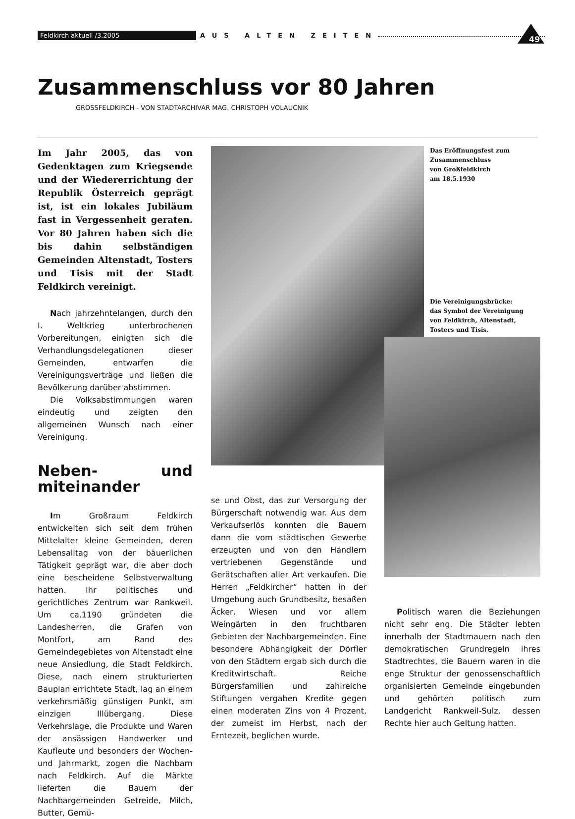Feldkirch aktuell /3.2005 AUS ALTEN ZEITEN
49
Zusammenschluss vor 80 Jahren
GROSSFELDKIRCH - VON STADTARCHIVAR MAG. CHRISTOPH VOLAUCNIK
Im Jahr 2005, das von Gedenktagen zum Kriegsende und der Wiedererrichtung der Republik Österreich geprägt ist, ist ein lokales Jubiläum fast in Vergessenheit geraten. Vor 80 Jahren haben sich die bis dahin selbständigen Gemeinden Altenstadt, Tosters und Tisis mit der Stadt Feldkirch vereinigt.
Nach jahrzehntelangen, durch den I. Weltkrieg unterbrochenen Vorbereitungen, einigten sich die Verhandlungsdelegationen dieser Gemeinden, entwarfen die Vereinigungsverträge und ließen die Bevölkerung darüber abstimmen.
Die Volksabstimmungen waren eindeutig und zeigten den allgemeinen Wunsch nach einer Vereinigung.
Neben- und miteinander
Im Großraum Feldkirch entwickelten sich seit dem frühen Mittelalter kleine Gemeinden, deren Lebensalltag von der bäuerlichen Tätigkeit geprägt war, die aber doch eine bescheidene Selbstverwaltung hatten. Ihr politisches und gerichtliches Zentrum war Rankweil. Um ca.1190 gründeten die Landesherren, die Grafen von Montfort, am Rand des Gemeindegebietes von Altenstadt eine neue Ansiedlung, die Stadt Feldkirch. Diese, nach einem strukturierten Bauplan errichtete Stadt, lag an einem verkehrsmäßig günstigen Punkt, am einzigen Illübergang. Diese Verkehrslage, die Produkte und Waren der ansässigen Handwerker und Kaufleute und besonders der Wochen- und Jahrmarkt, zogen die Nachbarn nach Feldkirch. Auf die Märkte lieferten die Bauern der Nachbargemeinden Getreide, Milch, Butter, Gemü-
Das Eröffnungsfest zum
Zusammenschluss
von Großfeldkirch
am 18.5.1930
Die Vereinigungsbrücke:
das Symbol der Vereinigung
von Feldkirch, Altenstadt,
Tosters und Tisis.
se und Obst, das zur Versorgung der Bürgerschaft notwendig war. Aus dem Verkaufserlös konnten die Bauern dann die vom städtischen Gewerbe erzeugten und von den Händlern vertriebenen Gegenstände und Gerätschaften aller Art verkaufen. Die Herren „Feldkircher“ hatten in der Umgebung auch Grundbesitz, besaßen Äcker, Wiesen und vor allem Weingärten in den fruchtbaren Gebieten der Nachbargemeinden. Eine besondere Abhängigkeit der Dörfler von den Städtern ergab sich durch die Kreditwirtschaft. Reiche Bürgersfamilien und zahlreiche Stiftungen vergaben Kredite gegen einen moderaten Zins von 4 Prozent, der zumeist im Herbst, nach der Erntezeit, beglichen wurde.
Politisch waren die Beziehungen nicht sehr eng. Die Städter lebten innerhalb der Stadtmauern nach den demokratischen Grundregeln ihres Stadtrechtes, die Bauern waren in die enge Struktur der genossenschaftlich organisierten Gemeinde eingebunden und gehörten politisch zum Landgericht Rankweil-Sulz, dessen Rechte hier auch Geltung hatten.